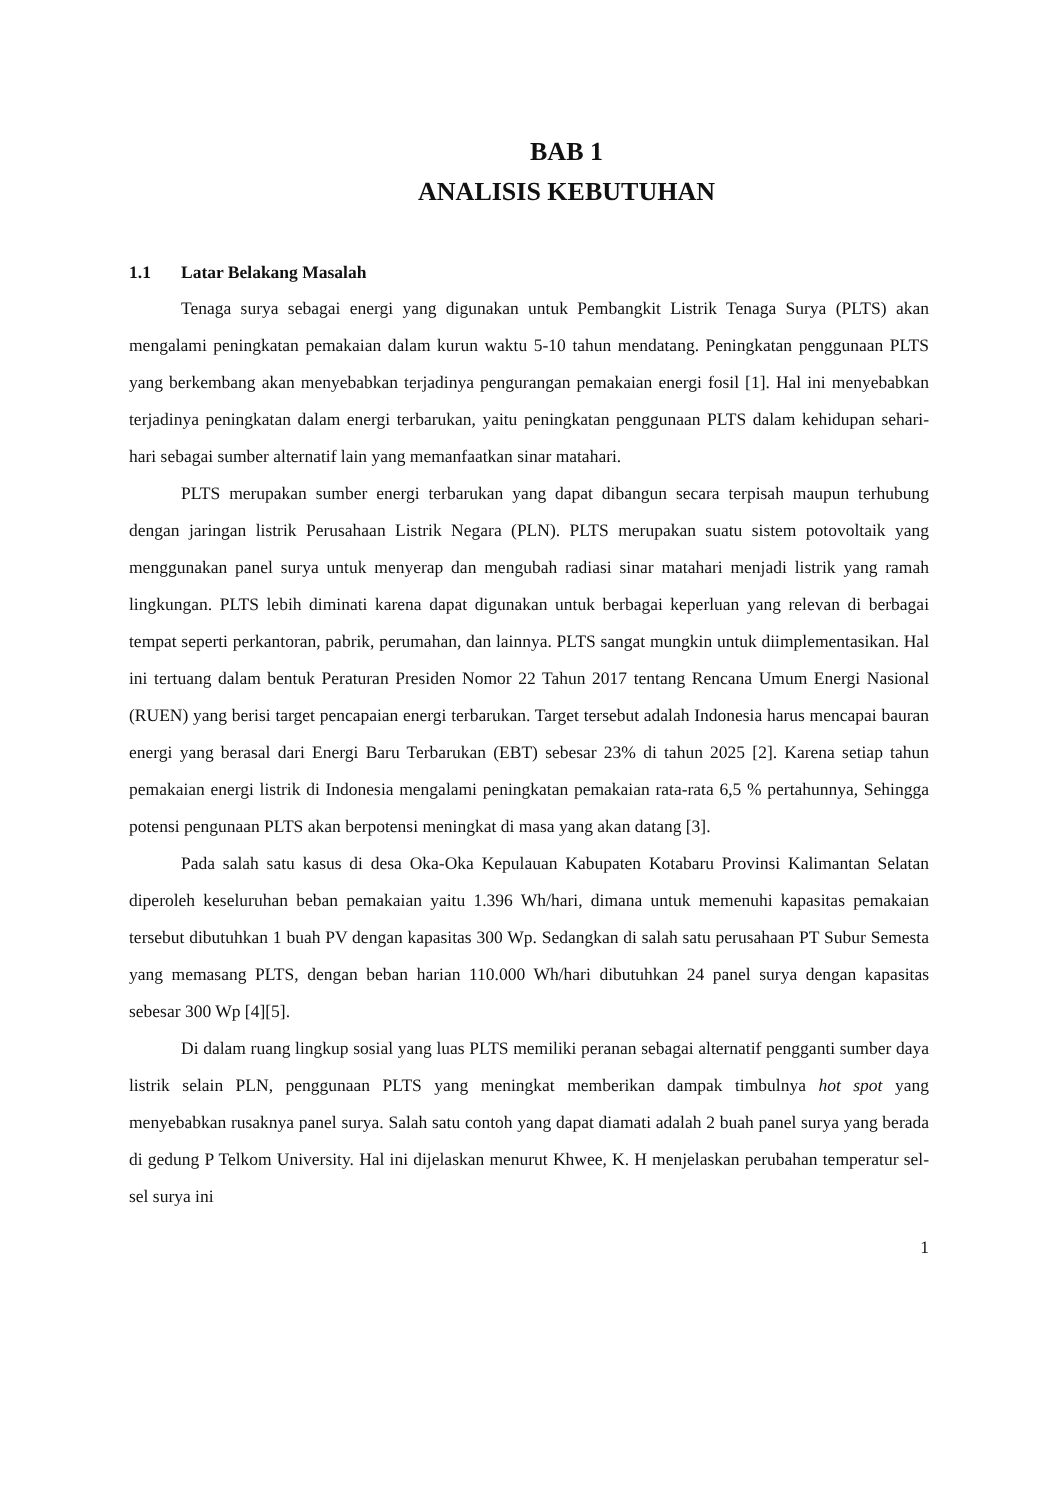BAB 1
ANALISIS KEBUTUHAN
1.1 Latar Belakang Masalah
Tenaga surya sebagai energi yang digunakan untuk Pembangkit Listrik Tenaga Surya (PLTS) akan mengalami peningkatan pemakaian dalam kurun waktu 5-10 tahun mendatang. Peningkatan penggunaan PLTS yang berkembang akan menyebabkan terjadinya pengurangan pemakaian energi fosil [1]. Hal ini menyebabkan terjadinya peningkatan dalam energi terbarukan, yaitu peningkatan penggunaan PLTS dalam kehidupan sehari-hari sebagai sumber alternatif lain yang memanfaatkan sinar matahari.
PLTS merupakan sumber energi terbarukan yang dapat dibangun secara terpisah maupun terhubung dengan jaringan listrik Perusahaan Listrik Negara (PLN). PLTS merupakan suatu sistem potovoltaik yang menggunakan panel surya untuk menyerap dan mengubah radiasi sinar matahari menjadi listrik yang ramah lingkungan. PLTS lebih diminati karena dapat digunakan untuk berbagai keperluan yang relevan di berbagai tempat seperti perkantoran, pabrik, perumahan, dan lainnya. PLTS sangat mungkin untuk diimplementasikan. Hal ini tertuang dalam bentuk Peraturan Presiden Nomor 22 Tahun 2017 tentang Rencana Umum Energi Nasional (RUEN) yang berisi target pencapaian energi terbarukan. Target tersebut adalah Indonesia harus mencapai bauran energi yang berasal dari Energi Baru Terbarukan (EBT) sebesar 23% di tahun 2025 [2]. Karena setiap tahun pemakaian energi listrik di Indonesia mengalami peningkatan pemakaian rata-rata 6,5 % pertahunnya, Sehingga potensi pengunaan PLTS akan berpotensi meningkat di masa yang akan datang [3].
Pada salah satu kasus di desa Oka-Oka Kepulauan Kabupaten Kotabaru Provinsi Kalimantan Selatan diperoleh keseluruhan beban pemakaian yaitu 1.396 Wh/hari, dimana untuk memenuhi kapasitas pemakaian tersebut dibutuhkan 1 buah PV dengan kapasitas 300 Wp. Sedangkan di salah satu perusahaan PT Subur Semesta yang memasang PLTS, dengan beban harian 110.000 Wh/hari dibutuhkan 24 panel surya dengan kapasitas sebesar 300 Wp [4][5].
Di dalam ruang lingkup sosial yang luas PLTS memiliki peranan sebagai alternatif pengganti sumber daya listrik selain PLN, penggunaan PLTS yang meningkat memberikan dampak timbulnya hot spot yang menyebabkan rusaknya panel surya. Salah satu contoh yang dapat diamati adalah 2 buah panel surya yang berada di gedung P Telkom University. Hal ini dijelaskan menurut Khwee, K. H menjelaskan perubahan temperatur sel-sel surya ini
1